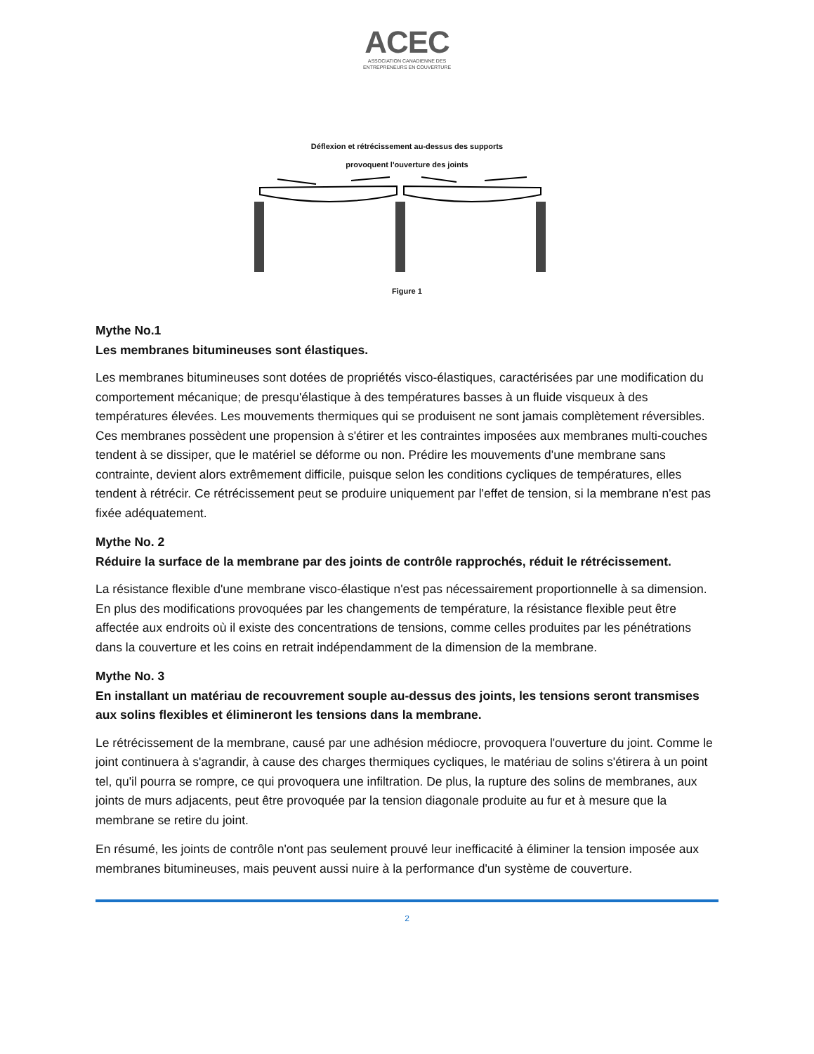ACEC
ASSOCIATION CANADIENNE DES
ENTREPRENEURS EN COUVERTURE
Déflexion et rétrécissement au-dessus des supports
provoquent l'ouverture des joints
Figure 1
Mythe No.1
Les membranes bitumineuses sont élastiques.
Les membranes bitumineuses sont dotées de propriétés visco-élastiques, caractérisées par une modification du comportement mécanique; de presqu'élastique à des températures basses à un fluide visqueux à des températures élevées. Les mouvements thermiques qui se produisent ne sont jamais complètement réversibles. Ces membranes possèdent une propension à s'étirer et les contraintes imposées aux membranes multi-couches tendent à se dissiper, que le matériel se déforme ou non. Prédire les mouvements d'une membrane sans contrainte, devient alors extrêmement difficile, puisque selon les conditions cycliques de températures, elles tendent à rétrécir. Ce rétrécissement peut se produire uniquement par l'effet de tension, si la membrane n'est pas fixée adéquatement.
Mythe No. 2
Réduire la surface de la membrane par des joints de contrôle rapprochés, réduit le rétrécissement.
La résistance flexible d'une membrane visco-élastique n'est pas nécessairement proportionnelle à sa dimension. En plus des modifications provoquées par les changements de température, la résistance flexible peut être affectée aux endroits où il existe des concentrations de tensions, comme celles produites par les pénétrations dans la couverture et les coins en retrait indépendamment de la dimension de la membrane.
Mythe No. 3
En installant un matériau de recouvrement souple au-dessus des joints, les tensions seront transmises aux solins flexibles et élimineront les tensions dans la membrane.
Le rétrécissement de la membrane, causé par une adhésion médiocre, provoquera l'ouverture du joint. Comme le joint continuera à s'agrandir, à cause des charges thermiques cycliques, le matériau de solins s'étirera à un point tel, qu'il pourra se rompre, ce qui provoquera une infiltration. De plus, la rupture des solins de membranes, aux joints de murs adjacents, peut être provoquée par la tension diagonale produite au fur et à mesure que la membrane se retire du joint.
En résumé, les joints de contrôle n'ont pas seulement prouvé leur inefficacité à éliminer la tension imposée aux membranes bitumineuses, mais peuvent aussi nuire à la performance d'un système de couverture.
2